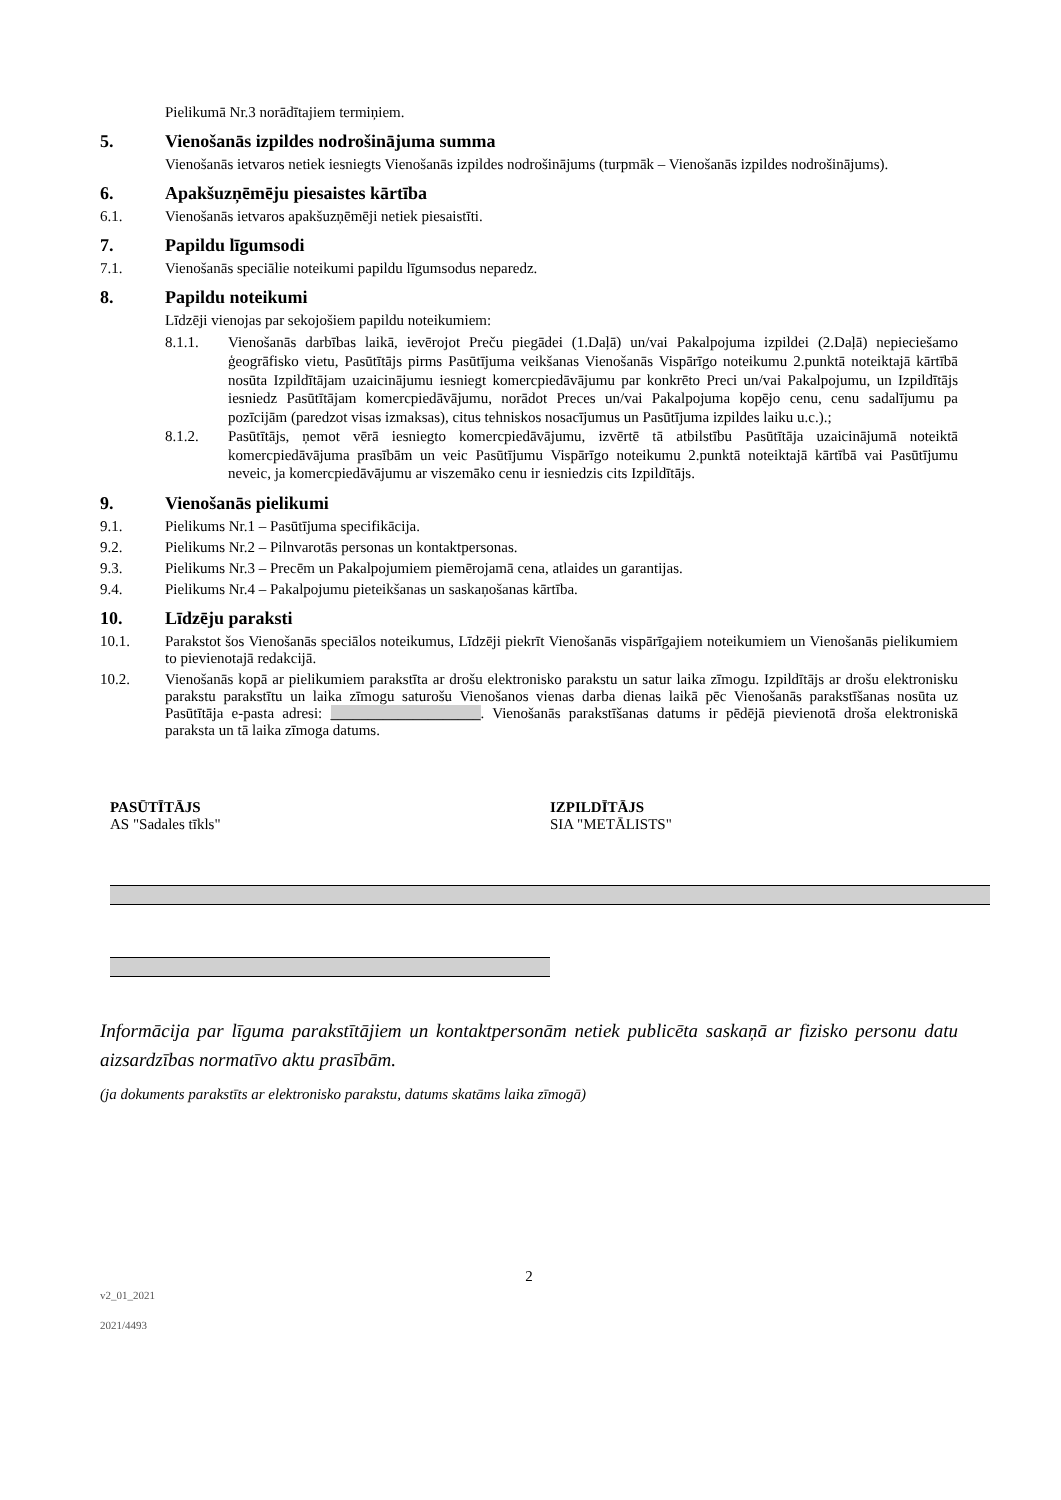Pielikumā Nr.3 norādītajiem termiņiem.
5. Vienošanās izpildes nodrošinājuma summa
Vienošanās ietvaros netiek iesniegts Vienošanās izpildes nodrošinājums (turpmāk – Vienošanās izpildes nodrošinājums).
6. Apakšuzņēmēju piesaistes kārtība
6.1. Vienošanās ietvaros apakšuzņēmēji netiek piesaistīti.
7. Papildu līgumsodi
7.1. Vienošanās speciālie noteikumi papildu līgumsodus neparedz.
8. Papildu noteikumi
Līdzēji vienojas par sekojošiem papildu noteikumiem:
8.1.1. Vienošanās darbības laikā, ievērojot Preču piegādei (1.Daļā) un/vai Pakalpojuma izpildei (2.Daļā) nepieciešamo ģeogrāfisko vietu, Pasūtītājs pirms Pasūtījuma veikšanas Vienošanās Vispārīgo noteikumu 2.punktā noteiktajā kārtībā nosūta Izpildītājam uzaicinājumu iesniegt komercpiedāvājumu par konkrēto Preci un/vai Pakalpojumu, un Izpildītājs iesniedz Pasūtītājam komercpiedāvājumu, norādot Preces un/vai Pakalpojuma kopējo cenu, cenu sadalījumu pa pozīcijām (paredzot visas izmaksas), citus tehniskos nosacījumus un Pasūtījuma izpildes laiku u.c.).;
8.1.2. Pasūtītājs, ņemot vērā iesniegto komercpiedāvājumu, izvērtē tā atbilstību Pasūtītāja uzaicinājumā noteiktā komercpiedāvājuma prasībām un veic Pasūtījumu Vispārīgo noteikumu 2.punktā noteiktajā kārtībā vai Pasūtījumu neveic, ja komercpiedāvājumu ar viszemāko cenu ir iesniedzis cits Izpildītājs.
9. Vienošanās pielikumi
9.1. Pielikums Nr.1 – Pasūtījuma specifikācija.
9.2. Pielikums Nr.2 – Pilnvarotās personas un kontaktpersonas.
9.3. Pielikums Nr.3 – Precēm un Pakalpojumiem piemērojamā cena, atlaides un garantijas.
9.4. Pielikums Nr.4 – Pakalpojumu pieteikšanas un saskaņošanas kārtība.
10. Līdzēju paraksti
10.1. Parakstot šos Vienošanās speciālos noteikumus, Līdzēji piekrīt Vienošanās vispārīgajiem noteikumiem un Vienošanās pielikumiem to pievienotajā redakcijā.
10.2. Vienošanās kopā ar pielikumiem parakstīta ar drošu elektronisko parakstu un satur laika zīmogu. Izpildītājs ar drošu elektronisku parakstu parakstītu un laika zīmogu saturošu Vienošanos vienas darba dienas laikā pēc Vienošanās parakstīšanas nosūta uz Pasūtītāja e-pasta adresi: ____________________. Vienošanās parakstīšanas datums ir pēdējā pievienotā droša elektroniskā paraksta un tā laika zīmoga datums.
PASŪTĪTĀJS
AS "Sadales tīkls"
IZPILDĪTĀJS
SIA "METĀLISTS"
Informācija par līguma parakstītājiem un kontaktpersonām netiek publicēta saskaņā ar fizisko personu datu aizsardzības normatīvo aktu prasībām.
(ja dokuments parakstīts ar elektronisko parakstu, datums skatāms laika zīmogā)
2
v2_01_2021
2021/4493